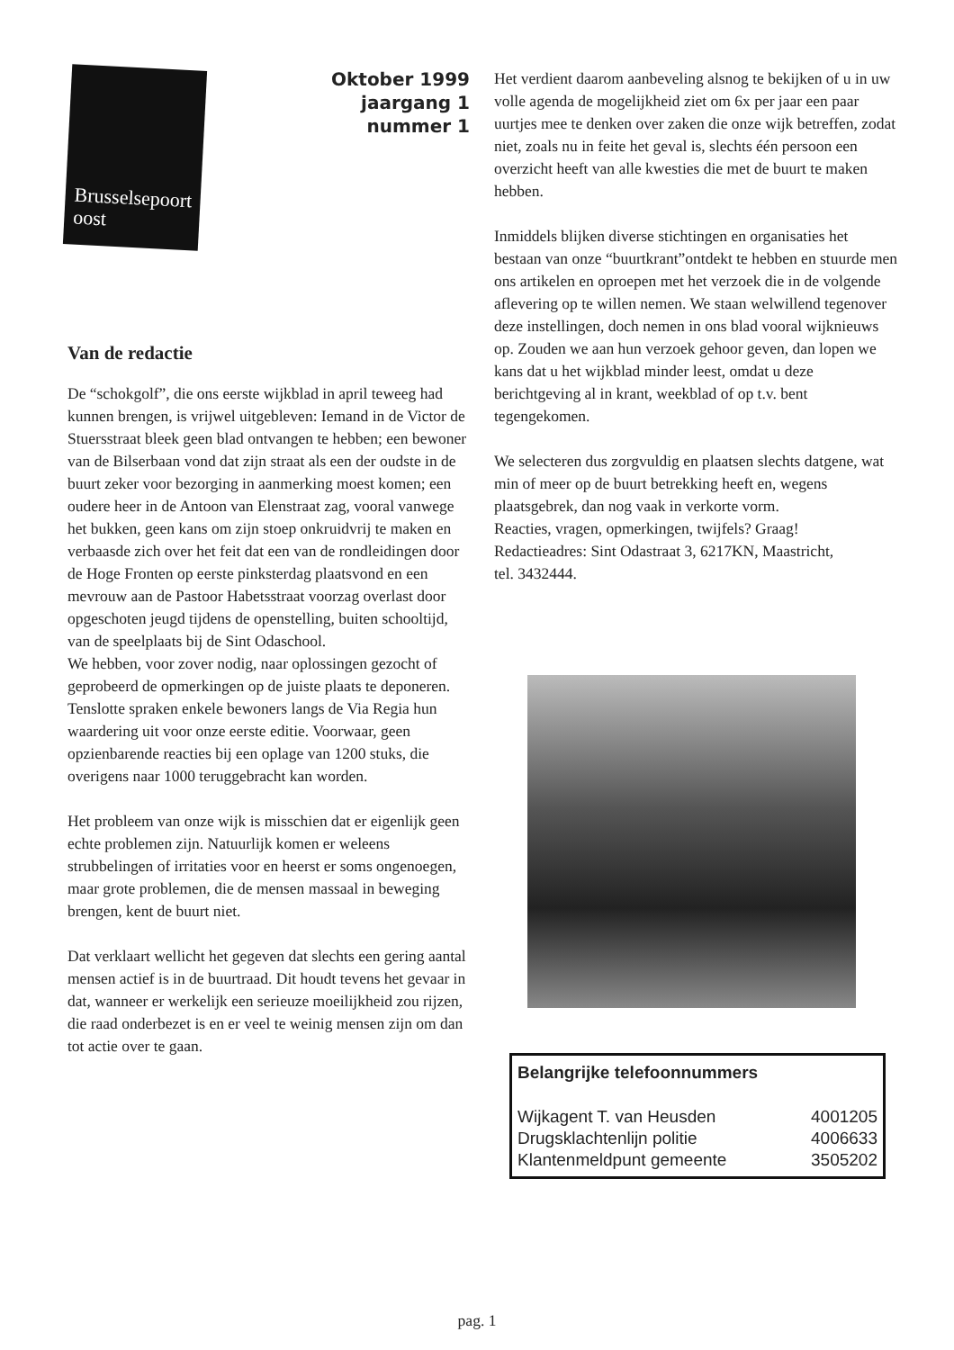Brusselsepoort oost
Oktober 1999
jaargang 1
nummer 1
Van de redactie
De “schokgolf”, die ons eerste wijkblad in april teweeg had kunnen brengen, is vrijwel uitgebleven: Iemand in de Victor de Stuersstraat bleek geen blad ontvangen te hebben; een bewoner van de Bilserbaan vond dat zijn straat als een der oudste in de buurt zeker voor bezorging in aanmerking moest komen; een oudere heer in de Antoon van Elenstraat zag, vooral vanwege het bukken, geen kans om zijn stoep onkruidvrij te maken en verbaasde zich over het feit dat een van de rondleidingen door de Hoge Fronten op eerste pinksterdag plaatsvond en een mevrouw aan de Pastoor Habetsstraat voorzag overlast door opgeschoten jeugd tijdens de openstelling, buiten schooltijd, van de speelplaats bij de Sint Odaschool.
We hebben, voor zover nodig, naar oplossingen gezocht of geprobeerd de opmerkingen op de juiste plaats te deponeren.
Tenslotte spraken enkele bewoners langs de Via Regia hun waardering uit voor onze eerste editie. Voorwaar, geen opzienbarende reacties bij een oplage van 1200 stuks, die overigens naar 1000 teruggebracht kan worden.
Het probleem van onze wijk is misschien dat er eigenlijk geen echte problemen zijn. Natuurlijk komen er weleens strubbelingen of irritaties voor en heerst er soms ongenoegen, maar grote problemen, die de mensen massaal in beweging brengen, kent de buurt niet.
Dat verklaart wellicht het gegeven dat slechts een gering aantal mensen actief is in de buurtraad. Dit houdt tevens het gevaar in dat, wanneer er werkelijk een serieuze moeilijkheid zou rijzen, die raad onderbezet is en er veel te weinig mensen zijn om dan tot actie over te gaan.
Het verdient daarom aanbeveling alsnog te bekijken of u in uw volle agenda de mogelijkheid ziet om 6x per jaar een paar uurtjes mee te denken over zaken die onze wijk betreffen, zodat niet, zoals nu in feite het geval is, slechts één persoon een overzicht heeft van alle kwesties die met de buurt te maken hebben.
Inmiddels blijken diverse stichtingen en organisaties het bestaan van onze “buurtkrant”ontdekt te hebben en stuurde men ons artikelen en oproepen met het verzoek die in de volgende aflevering op te willen nemen. We staan welwillend tegenover deze instellingen, doch nemen in ons blad vooral wijknieuws op. Zouden we aan hun verzoek gehoor geven, dan lopen we kans dat u het wijkblad minder leest, omdat u deze berichtgeving al in krant, weekblad of op t.v. bent tegengekomen.
We selecteren dus zorgvuldig en plaatsen slechts datgene, wat min of meer op de buurt betrekking heeft en, wegens plaatsgebrek, dan nog vaak in verkorte vorm.
Reacties, vragen, opmerkingen, twijfels? Graag!
Redactieadres: Sint Odastraat 3, 6217KN, Maastricht,
tel. 3432444.
Belangrijke telefoonnummers
| Wijkagent T. van Heusden | 4001205 |
| Drugsklachtenlijn politie | 4006633 |
| Klantenmeldpunt gemeente | 3505202 |
pag. 1